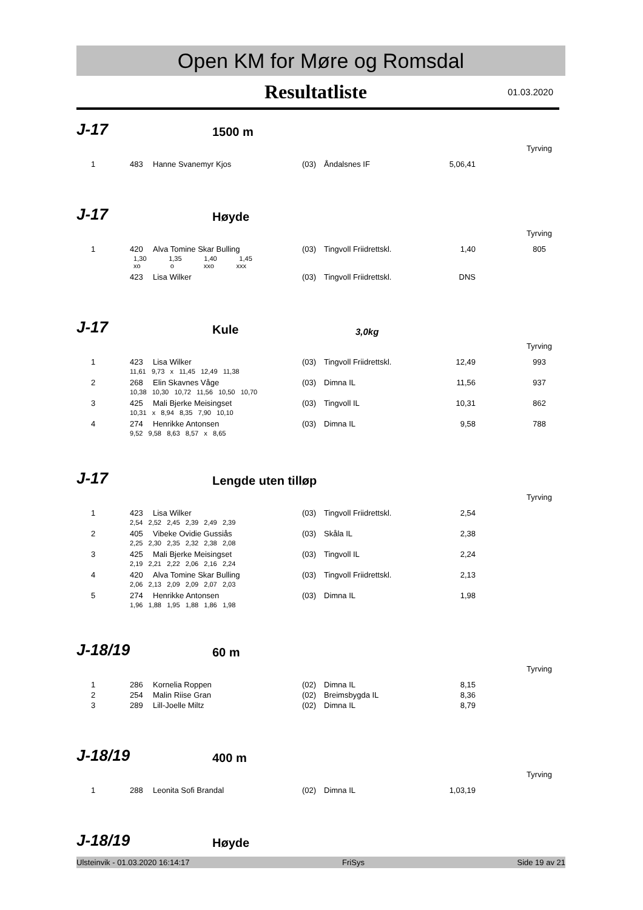Open KM for Møre og Romsdal
Resultatliste
01.03.2020
J-17
1500 m
Tyrving
| 1 | 483 | Hanne Svanemyr Kjos | (03) | Åndalsnes IF | 5,06,41 | |
J-17
Høyde
Tyrving
| 1 | 420 | Alva Tomine Skar Bulling | (03) | Tingvoll Friidrettskl. | 1,40 | 805 |
| | 1,30 1,35 1,40 1,45 xo o xxo xxx | | | | | |
| | 423 | Lisa Wilker | (03) | Tingvoll Friidrettskl. | DNS | |
J-17
Kule
3,0kg
Tyrving
| 1 | 423 | Lisa Wilker | (03) | Tingvoll Friidrettskl. | 12,49 | 993 |
| | 11,61 9,73 x 11,45 12,49 11,38 | | | | | |
| 2 | 268 | Elin Skavnes Våge | (03) | Dimna IL | 11,56 | 937 |
| | 10,38 10,30 10,72 11,56 10,50 10,70 | | | | | |
| 3 | 425 | Mali Bjerke Meisingset | (03) | Tingvoll IL | 10,31 | 862 |
| | 10,31 x 8,94 8,35 7,90 10,10 | | | | | |
| 4 | 274 | Henrikke Antonsen | (03) | Dimna IL | 9,58 | 788 |
| | 9,52 9,58 8,63 8,57 x 8,65 | | | | | |
J-17
Lengde uten tilløp
Tyrving
| 1 | 423 | Lisa Wilker | (03) | Tingvoll Friidrettskl. | 2,54 | |
| | 2,54 2,52 2,45 2,39 2,49 2,39 | | | | | |
| 2 | 405 | Vibeke Ovidie Gussiås | (03) | Skåla IL | 2,38 | |
| | 2,25 2,30 2,35 2,32 2,38 2,08 | | | | | |
| 3 | 425 | Mali Bjerke Meisingset | (03) | Tingvoll IL | 2,24 | |
| | 2,19 2,21 2,22 2,06 2,16 2,24 | | | | | |
| 4 | 420 | Alva Tomine Skar Bulling | (03) | Tingvoll Friidrettskl. | 2,13 | |
| | 2,06 2,13 2,09 2,09 2,07 2,03 | | | | | |
| 5 | 274 | Henrikke Antonsen | (03) | Dimna IL | 1,98 | |
| | 1,96 1,88 1,95 1,88 1,86 1,98 | | | | | |
J-18/19
60 m
Tyrving
| 1 | 286 | Kornelia Roppen | (02) | Dimna IL | 8,15 | |
| 2 | 254 | Malin Riise Gran | (02) | Breimsbygda IL | 8,36 | |
| 3 | 289 | Lill-Joelle Miltz | (02) | Dimna IL | 8,79 | |
J-18/19
400 m
Tyrving
| 1 | 288 | Leonita Sofi Brandal | (02) | Dimna IL | 1,03,19 | |
J-18/19
Høyde
Ulsteinvik - 01.03.2020 16:14:17 FriSys Side 19 av 21